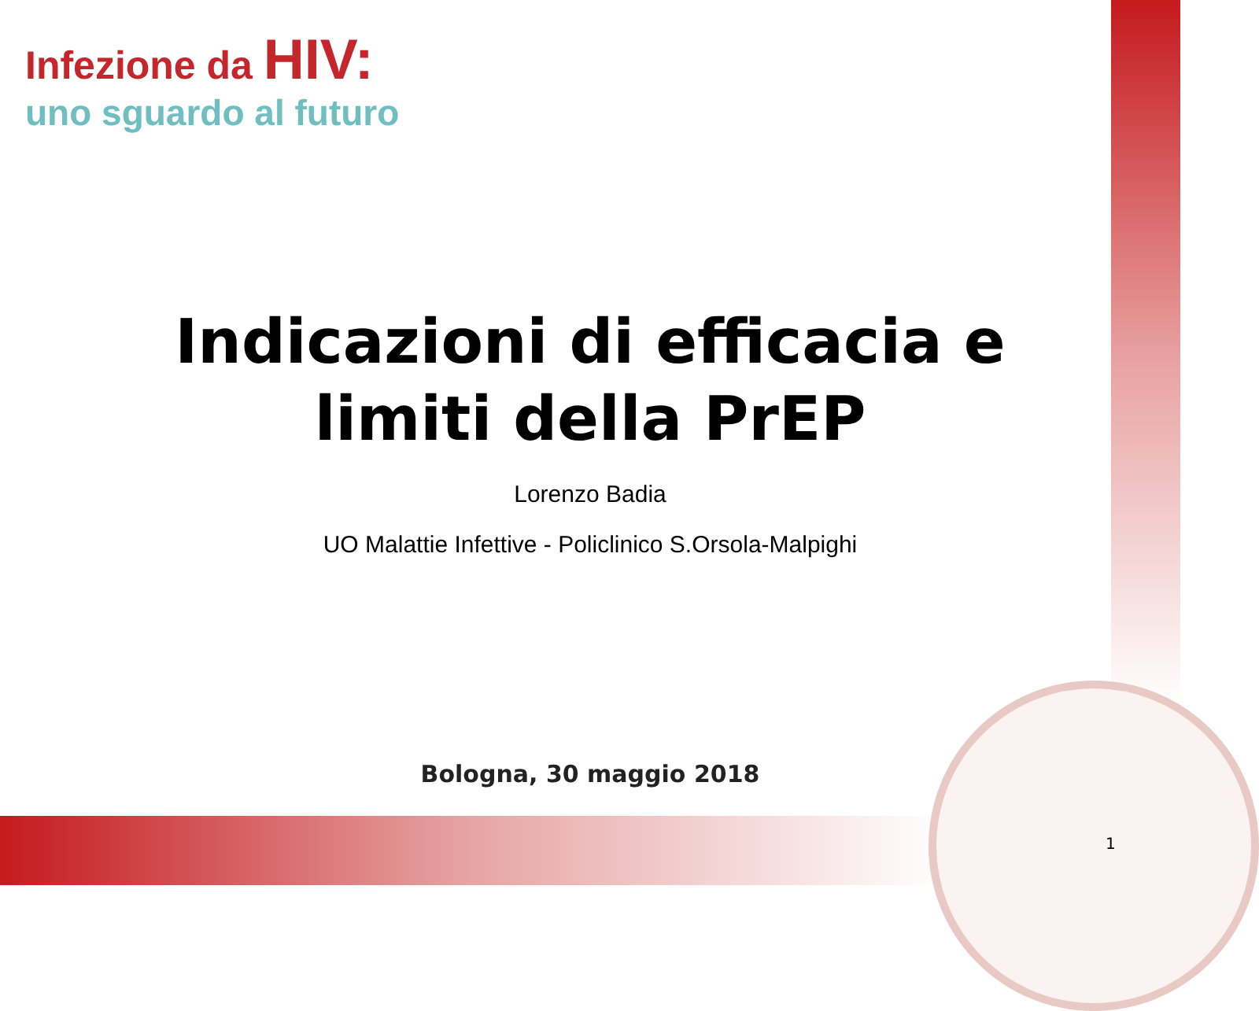Infezione da HIV:
uno sguardo al futuro
Indicazioni di efficacia e
limiti della PrEP
Lorenzo Badia
UO Malattie Infettive - Policlinico S.Orsola-Malpighi
Bologna, 30 maggio 2018
1